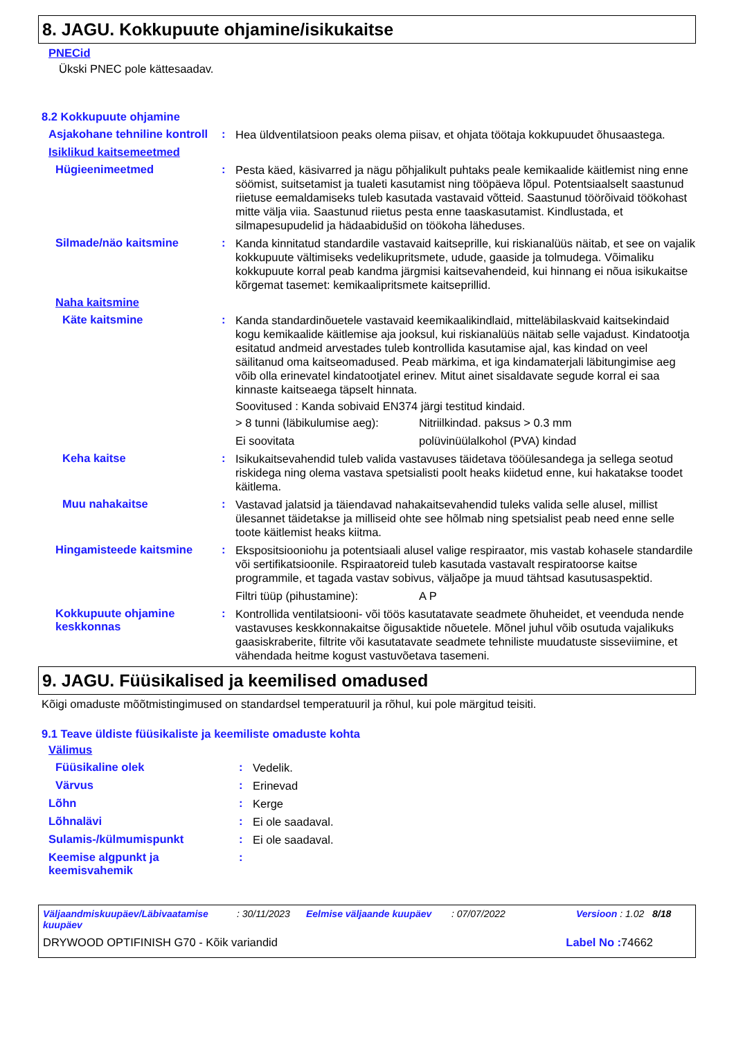8. JAGU. Kokkupuute ohjamine/isikukaitse
PNECid
Ükski PNEC pole kättesaadav.
8.2 Kokkupuute ohjamine
Asjakohane tehniline kontroll
:
Hea üldventilatsioon peaks olema piisav, et ohjata töötaja kokkupuudet õhusaastega.
Isiklikud kaitsemeetmed
Hügieenimeetmed :
Pesta käed, käsivarred ja nägu põhjalikult puhtaks peale kemikaalide käitlemist ning enne söömist, suitsetamist ja tualeti kasutamist ning tööpäeva lõpul. Potentsiaalselt saastunud riietuse eemaldamiseks tuleb kasutada vastavaid võtteid. Saastunud töörõivaid töökohast mitte välja viia. Saastunud riietus pesta enne taaskasutamist. Kindlustada, et silmapesupudelid ja hädaabidušid on töökoha läheduses.
Silmade/näo kaitsmine :
Kanda kinnitatud standardile vastavaid kaitseprille, kui riskianalüüs näitab, et see on vajalik kokkupuute vältimiseks vedelikupritsmete, udude, gaaside ja tolmudega. Võimaliku kokkupuute korral peab kandma järgmisi kaitsevahendeid, kui hinnang ei nõua isikukaitse kõrgemat tasemet: kemikaalipritsmete kaitseprillid.
Naha kaitsmine
Käte kaitsmine :
Kanda standardinõuetele vastavaid keemikaalikindlaid, mitteläbilaskvaid kaitsekindaid kogu kemikaalide käitlemise aja jooksul, kui riskianalüüs näitab selle vajadust. Kindatootja esitatud andmeid arvestades tuleb kontrollida kasutamise ajal, kas kindad on veel säilitanud oma kaitseomadused. Peab märkima, et iga kindamaterjali läbitungimise aeg võib olla erinevatel kindatootjatel erinev. Mitut ainet sisaldavate segude korral ei saa kinnaste kaitseaega täpselt hinnata.
Soovitused : Kanda sobivaid EN374 järgi testitud kindaid.
> 8 tunni (läbikulumise aeg): Nitriilkindad. paksus > 0.3 mm
Ei soovitata polüvinüülalkohol (PVA) kindad
Keha kaitse :
Isikukaitsevahendid tuleb valida vastavuses täidetava tööülesandega ja sellega seotud riskidega ning olema vastava spetsialisti poolt heaks kiidetud enne, kui hakatakse toodet käitlema.
Muu nahakaitse :
Vastavad jalatsid ja täiendavad nahakaitsevahendid tuleks valida selle alusel, millist ülesannet täidetakse ja milliseid ohte see hõlmab ning spetsialist peab need enne selle toote käitlemist heaks kiitma.
Hingamisteede kaitsmine :
Ekspositsiooniohu ja potentsiaali alusel valige respiraator, mis vastab kohasele standardile või sertifikatsioonile. Rspiraatoreid tuleb kasutada vastavalt respiratoorse kaitse programmile, et tagada vastav sobivus, väljaõpe ja muud tähtsad kasutusaspektid.
Filtri tüüp (pihustamine): A P
Kokkupuute ohjamine keskkonnas
:
Kontrollida ventilatsiooni- või töös kasutatavate seadmete õhuheidet, et veenduda nende vastavuses keskkonnakaitse õigusaktide nõuetele. Mõnel juhul võib osutuda vajalikuks gaasiskraberite, filtrite või kasutatavate seadmete tehniliste muudatuste sisseviimine, et vähendada heitme kogust vastuvõetava tasemeni.
9. JAGU. Füüsikalised ja keemilised omadused
Kõigi omaduste mõõtmistingimused on standardsel temperatuuril ja rõhul, kui pole märgitud teisiti.
9.1 Teave üldiste füüsikaliste ja keemiliste omaduste kohta
Välimus
Füüsikaline olek :
Vedelik.
Värvus :
Erinevad
Lõhn :
Kerge
Lõhnalävi :
Ei ole saadaval.
Sulamis-/külmumispunkt :
Ei ole saadaval.
Keemise algpunkt ja keemisvahemik
:
Väljaandmiskuupäev/Läbivaatamise kuupäev: 30/11/2023 Eelmise väljaande kuupäev: 07/07/2022 Versioon : 1.02 8/18
DRYWOOD OPTIFINISH G70 - Kõik variandid Label No : 74662